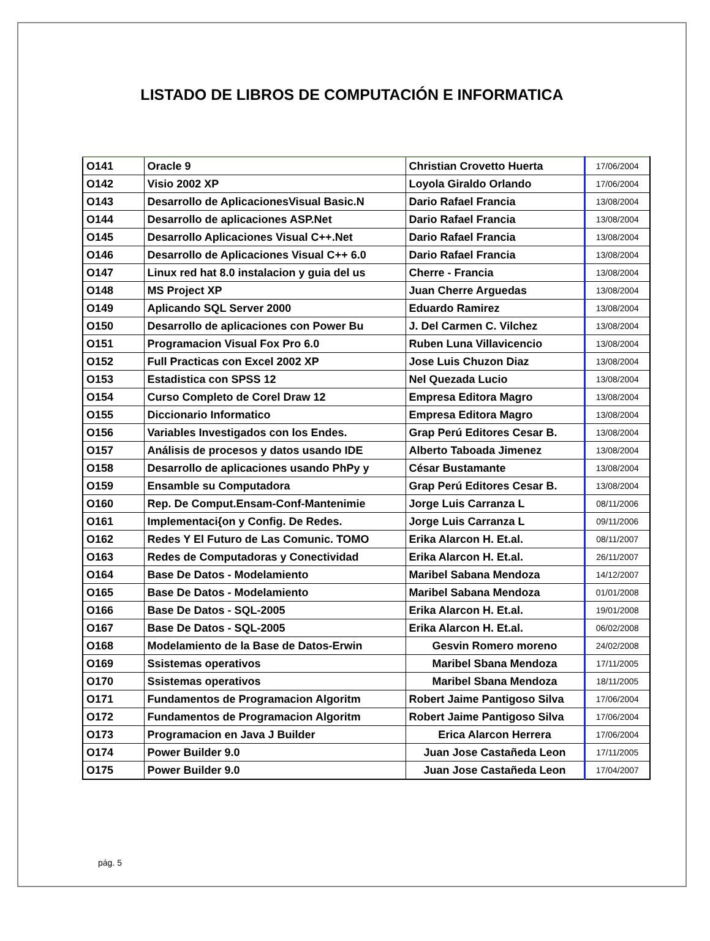LISTADO DE LIBROS DE COMPUTACIÓN E INFORMATICA
| O141 | Oracle 9 | Christian Crovetto Huerta | 17/06/2004 |
| O142 | Visio 2002 XP | Loyola Giraldo Orlando | 17/06/2004 |
| O143 | Desarrollo de AplicacionesVisual Basic.N | Dario Rafael Francia | 13/08/2004 |
| O144 | Desarrollo de aplicaciones ASP.Net | Dario Rafael Francia | 13/08/2004 |
| O145 | Desarrollo Aplicaciones Visual C++.Net | Dario Rafael Francia | 13/08/2004 |
| O146 | Desarrollo de Aplicaciones Visual C++ 6.0 | Dario Rafael Francia | 13/08/2004 |
| O147 | Linux red hat 8.0 instalacion y guia del us | Cherre - Francia | 13/08/2004 |
| O148 | MS Project XP | Juan Cherre Arguedas | 13/08/2004 |
| O149 | Aplicando SQL Server 2000 | Eduardo Ramirez | 13/08/2004 |
| O150 | Desarrollo de aplicaciones con Power Bu | J. Del Carmen C. Vilchez | 13/08/2004 |
| O151 | Programacion Visual Fox Pro 6.0 | Ruben Luna Villavicencio | 13/08/2004 |
| O152 | Full Practicas con Excel 2002 XP | Jose Luis Chuzon Diaz | 13/08/2004 |
| O153 | Estadistica con SPSS 12 | Nel Quezada Lucio | 13/08/2004 |
| O154 | Curso Completo de Corel Draw 12 | Empresa Editora Magro | 13/08/2004 |
| O155 | Diccionario Informatico | Empresa Editora Magro | 13/08/2004 |
| O156 | Variables Investigados con los Endes. | Grap Perú Editores Cesar B. | 13/08/2004 |
| O157 | Análisis de procesos y datos usando IDE | Alberto Taboada Jimenez | 13/08/2004 |
| O158 | Desarrollo de aplicaciones usando PhPy y | César Bustamante | 13/08/2004 |
| O159 | Ensamble su Computadora | Grap Perú Editores Cesar B. | 13/08/2004 |
| O160 | Rep. De Comput.Ensam-Conf-Mantenimie | Jorge Luis Carranza L | 08/11/2006 |
| O161 | Implementaci{on y Config. De Redes. | Jorge Luis Carranza L | 09/11/2006 |
| O162 | Redes Y El Futuro de Las Comunic. TOMO | Erika Alarcon H. Et.al. | 08/11/2007 |
| O163 | Redes de Computadoras y Conectividad | Erika Alarcon H. Et.al. | 26/11/2007 |
| O164 | Base De Datos - Modelamiento | Maribel Sabana Mendoza | 14/12/2007 |
| O165 | Base De Datos - Modelamiento | Maribel Sabana Mendoza | 01/01/2008 |
| O166 | Base De Datos - SQL-2005 | Erika Alarcon H. Et.al. | 19/01/2008 |
| O167 | Base De Datos - SQL-2005 | Erika Alarcon H. Et.al. | 06/02/2008 |
| O168 | Modelamiento de la Base de Datos-Erwin | Gesvin Romero moreno | 24/02/2008 |
| O169 | Ssistemas operativos | Maribel Sbana Mendoza | 17/11/2005 |
| O170 | Ssistemas operativos | Maribel Sbana Mendoza | 18/11/2005 |
| O171 | Fundamentos de Programacion Algoritm | Robert Jaime Pantigoso Silva | 17/06/2004 |
| O172 | Fundamentos de Programacion Algoritm | Robert Jaime Pantigoso Silva | 17/06/2004 |
| O173 | Programacion en Java J Builder | Erica Alarcon Herrera | 17/06/2004 |
| O174 | Power Builder 9.0 | Juan Jose Castañeda Leon | 17/11/2005 |
| O175 | Power Builder 9.0 | Juan Jose Castañeda Leon | 17/04/2007 |
pág. 5